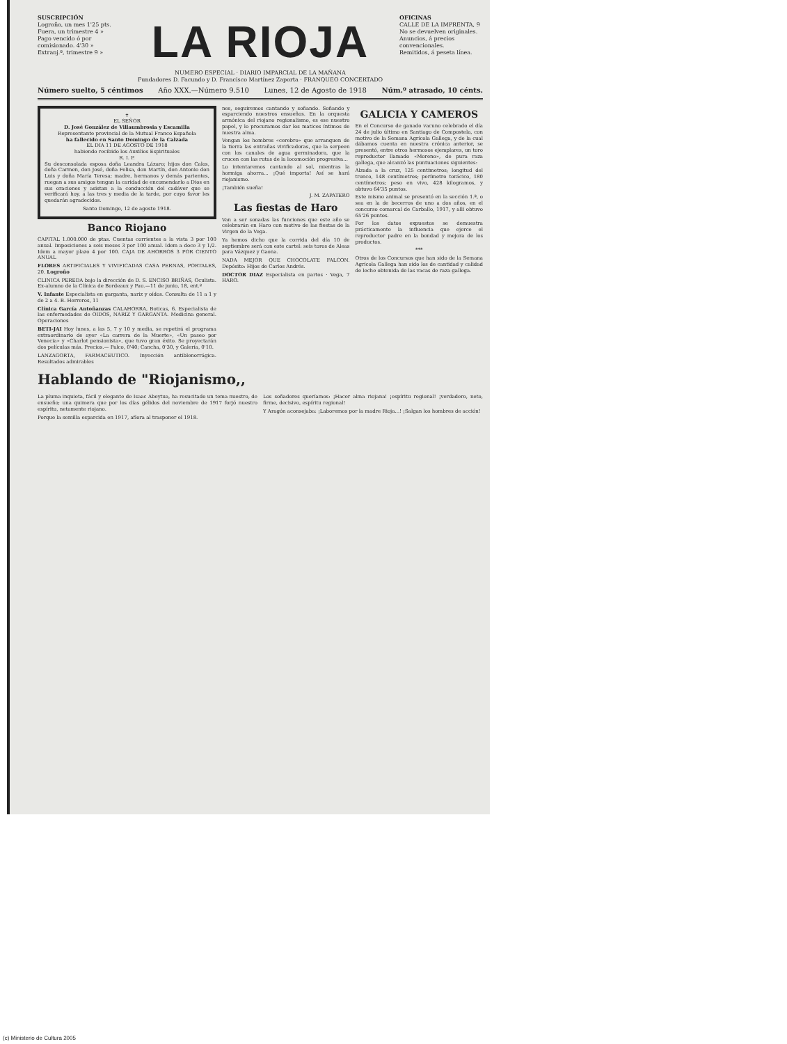SUSCRIPCIÓN
Logroño, un mes 1'25 pts.
Fuera, un trimestre 4 »
Pago vencido ó por comisionado. 4'30 »
Extranj.º, trimestre 9 »
LA RIOJA
NUMERO ESPECIAL · DIARIO IMPARCIAL DE LA MAÑANA
Fundadores D. Facundo y D. Francisco Martínez Zaporta · FRANQUEO CONCERTADO
OFICINAS
CALLE DE LA IMPRENTA, 9
No se devuelven originales.
Anuncios, á precios convencionales.
Remitidos, á peseta línea.
Número suelto, 5 céntimos Año XXX.—Número 9.510 Lunes, 12 de Agosto de 1918 Núm.º atrasado, 10 cénts.
✝
EL SEÑOR
D. José González de Villaumbrosia y Escamilla
Representante provincial de la Mutual Franco Española
ha fallecido en Santo Domingo de la Calzada
EL DIA 11 DE AGOSTO DE 1918
habiendo recibido los Auxilios Espirituales
R. I. P.
Su desconsolada esposa doña Leandra Lázaro; hijos don Calos, doña Carmen, don José, doña Felisa, don Martín, don Antonio don Luis y doña María Teresa; madre, hermanos y demás parientes, ruegan a sus amigos tengan la caridad de encomendarlo a Dios en sus oraciones y asistan a la conducción del cadáver que se verificará hoy, a las tres y media de la tarde, por cuyo favor les quedarán agradecidos.
Santo Domingo, 12 de agosto 1918.
Banco Riojano
CAPITAL 1.000.000 de ptas. Cuentas corrientes a la vista 3 por 100 anual. Imposiciones a seis meses 3 por 100 anual. Idem a doce 3 y 1/2. Idem a mayor plazo 4 por 100. CAJA DE AHORROS 3 POR CIENTO ANUAL
FLORES ARTIFICIALES Y VIVIFICADAS CASA PERNAS, PORTALES, 20. Logroño
CLINICA PEREDA bajo la dirección de D. S. ENCISO BRIÑAS, Oculista. Ex-alumno de la Clínica de Bordeaux y Pau.—11 de junio, 18, ent.º
V. Infante Especialista en garganta, nariz y oídos. Consulta de 11 a 1 y de 2 a 4. B. Herreros, 11
Clínica García Antoñanzas CALAHORRA, Boticas, 6. Especialista de las enfermedades de OIDOS, NARIZ Y GARGANTA. Medicina general. Operaciones
BETI-JAI Hoy lunes, a las 5, 7 y 10 y media, se repetirá el programa extraordinario de ayer «La carrera de la Muerte», «Un paseo por Venecia» y «Charlot pensionista», que tuvo gran éxito. Se proyectarán dos películas más. Precios.— Palco, 0'40; Cancha, 0'30, y Galería, 0'10.
LANZAGORTA, FARMACEUTICO. Inyección antiblenorrágica. Resultados admirables
nes, seguiremos cantando y soñando. Soñando y esparciendo nuestros ensueños. En la orquesta armónica del riojano regionalismo, es ese nuestro papel, y lo procuramos dar los matices íntimos de nuestra alma.
Vengan los hombres «cerebro» que arranquen de la tierra las entrañas vivificadoras, que la serpeen con los canales de agua germinadora, que la crucen con las rutas de la locomoción progresiva...
Lo intentaremos cantando al sol, mientras la hormiga ahorra... ¡Qué importa! Así se hará riojanismo.
¡También sueña!
J. M. ZAPATERO
Las fiestas de Haro
Van a ser sonadas las funciones que este año se celebrarán en Haro con motivo de las fiestas de la Virgen de la Vega.
Ya hemos dicho que la corrida del día 10 de septiembre será con este cartel: seis toros de Aleas para Vázquez y Gaona.
NADA MEJOR QUE CHOCOLATE FALCON. Depósito: Hijos de Carlos Andrés.
DOCTOR DIAZ Especialista en partos · Vega, 7 HARO.
GALICIA Y CAMEROS
En el Concurso de ganado vacuno celebrado el día 24 de julio último en Santiago de Compostela, con motivo de la Semana Agrícola Gallega, y de la cual dábamos cuenta en nuestra crónica anterior, se presentó, entre otros hermosos ejemplares, un toro reproductor llamado «Moreno», de pura raza gallega, que alcanzó las puntuaciones siguientes:
Alzada a la cruz, 125 centímetros; longitud del tronco, 148 centímetros; perímetro torácico, 180 centímetros; peso en vivo, 428 kilogramos, y obtuvo 64'35 puntos.
Este mismo animal se presentó en la sección 1.ª, o sea en la de becerros de uno a dos años, en el concurso comarcal de Carballo, 1917, y allí obtuvo 65'26 puntos.
Por los datos expuestos se demuestra prácticamente la influencia que ejerce el reproductor padre en la bondad y mejora de los productos.
***
Otros de los Concursos que han sido de la Semana Agrícola Gallega han sido los de cantidad y calidad de leche obtenida de las vacas de raza gallega.
Hablando de "Riojanismo,,
La pluma inquieta, fácil y elegante de Isaac Abeytua, ha resucitado un tema nuestro, de ensueño; una quimera que por los días gélidos del noviembre de 1917 forjó nuestro espíritu, netamente riojano.
Porque la semilla esparcida en 1917, aflora al trasponer el 1918.
Los soñadores queríamos: ¡Hacer alma riojana! ¡espíritu regional! ¡verdadero, neto, firme, decisivo, espíritu regional!
Y Aragón aconsejaba: ¡Laboremos por la madre Rioja...! ¡Salgan los hombres de acción!
(c) Ministerio de Cultura 2005